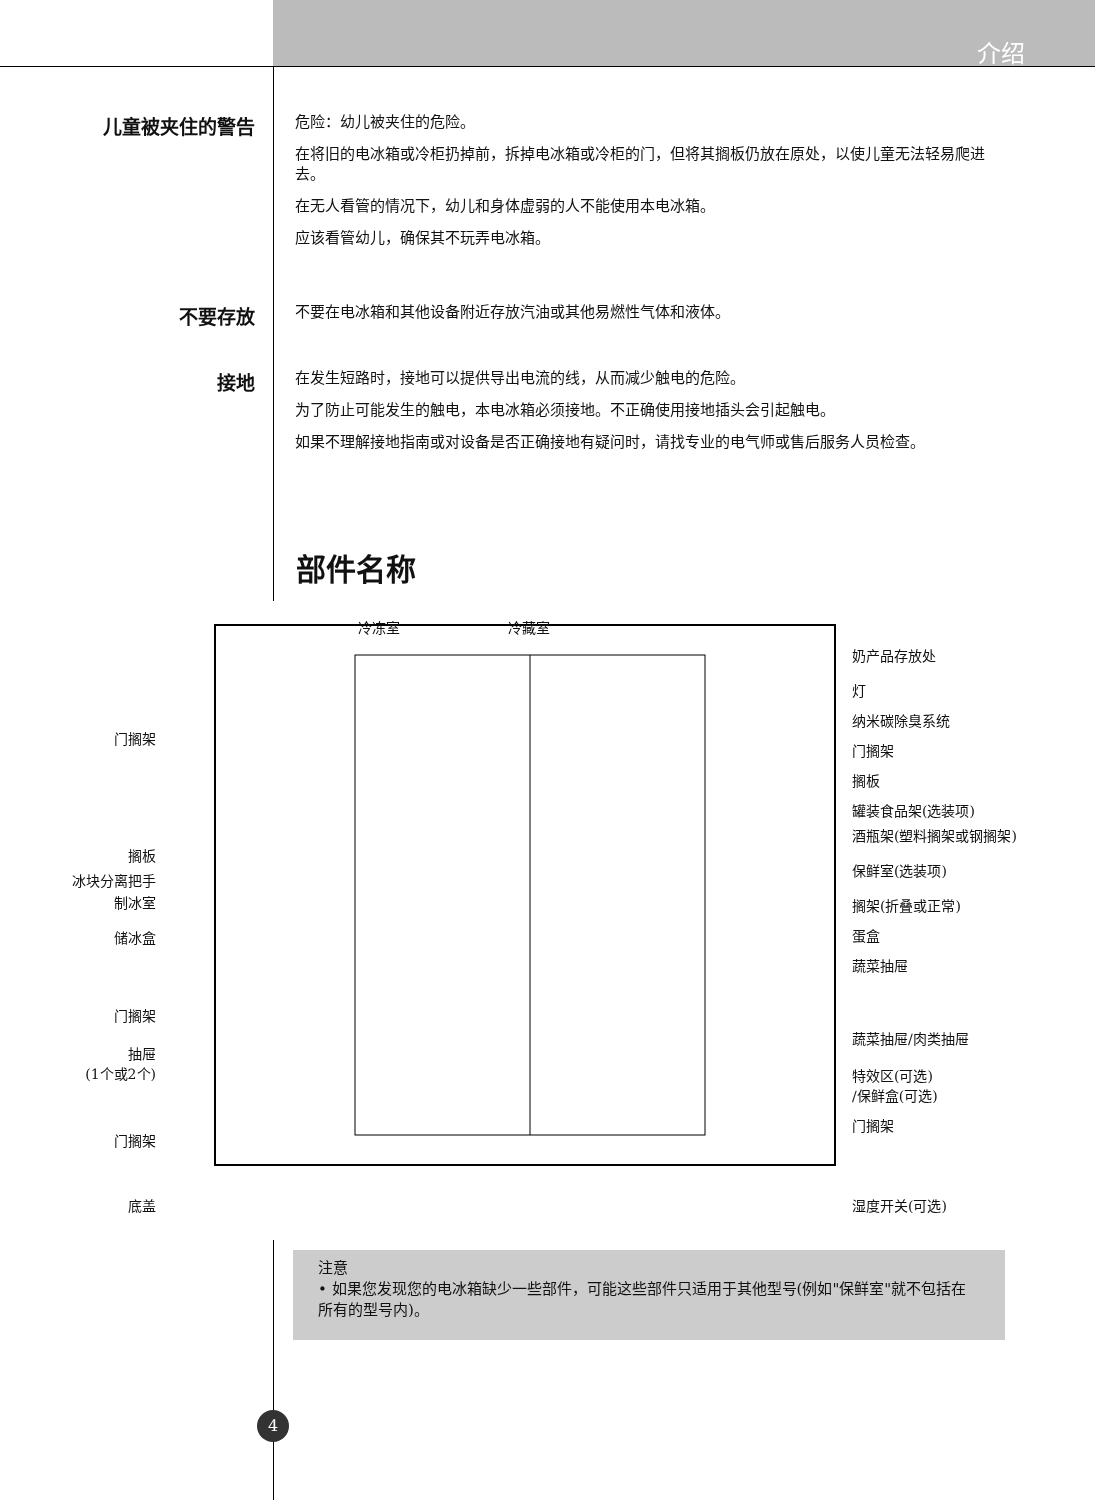介绍
儿童被夹住的警告
危险：幼儿被夹住的危险。
在将旧的电冰箱或冷柜扔掉前，拆掉电冰箱或冷柜的门，但将其搁板仍放在原处，以使儿童无法轻易爬进去。
在无人看管的情况下，幼儿和身体虚弱的人不能使用本电冰箱。
应该看管幼儿，确保其不玩弄电冰箱。
不要存放
不要在电冰箱和其他设备附近存放汽油或其他易燃性气体和液体。
接地
在发生短路时，接地可以提供导出电流的线，从而减少触电的危险。
为了防止可能发生的触电，本电冰箱必须接地。不正确使用接地插头会引起触电。
如果不理解接地指南或对设备是否正确接地有疑问时，请找专业的电气师或售后服务人员检查。
部件名称
冷冻室 冷藏室
门搁架
搁板
冰块分离把手
制冰室
储冰盒
门搁架
抽屉
(1个或2个)
门搁架
底盖
奶产品存放处
灯
纳米碳除臭系统
门搁架
搁板
罐装食品架(选装项)
酒瓶架(塑料搁架或钢搁架)
保鲜室(选装项)
搁架(折叠或正常)
蛋盒
蔬菜抽屉
蔬菜抽屉/肉类抽屉
特效区(可选)
/保鲜盒(可选)
门搁架
湿度开关(可选)
注意
• 如果您发现您的电冰箱缺少一些部件，可能这些部件只适用于其他型号(例如"保鲜室"就不包括在所有的型号内)。
4